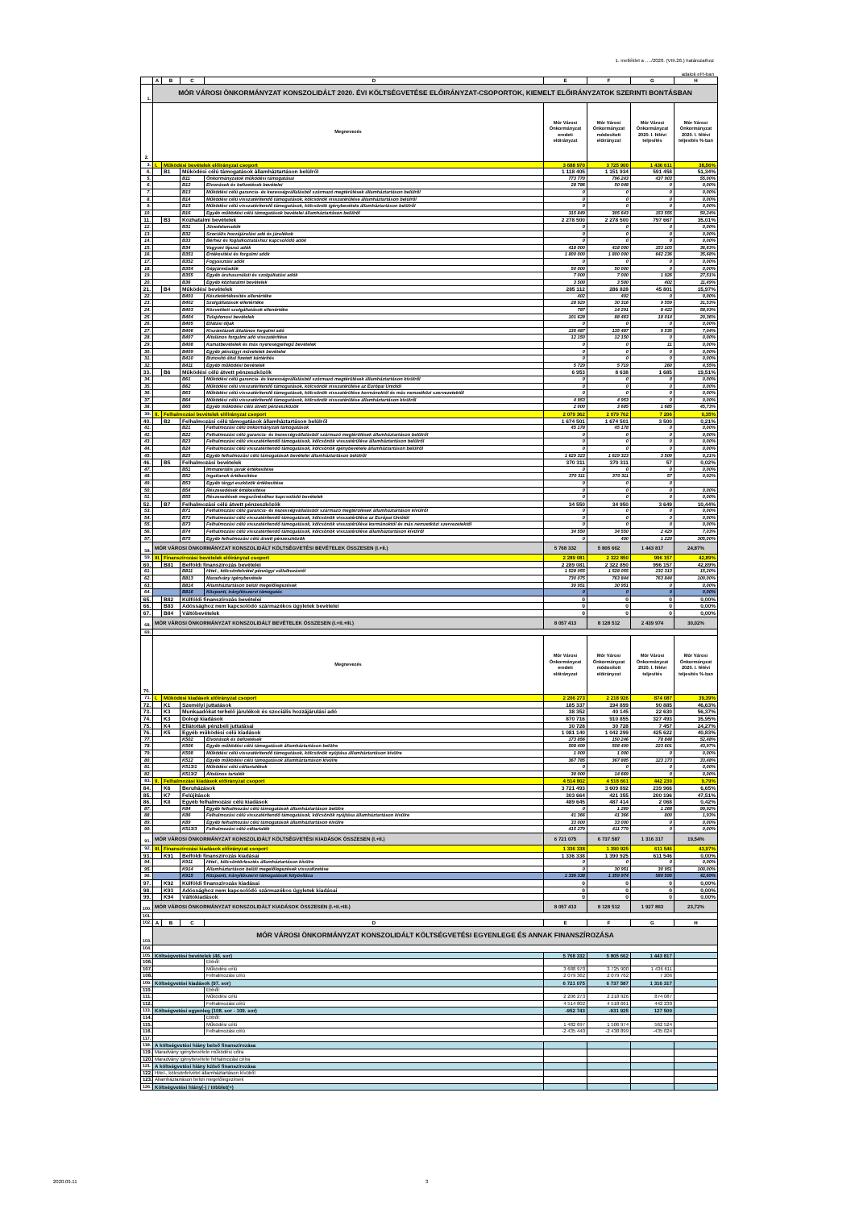1. melléklet a …./2020. (VIII.26.) határozathoz
adatok eFt-ban
| | A | B | C | D | E | F | G | H |
| --- | --- | --- | --- | --- | --- | --- | --- | --- |
| 1. | MÓR VÁROSI ÖNKORMÁNYZAT KONSZOLIDÁLT 2020. ÉVI KÖLTSÉGVETÉSE ELŐIRÁNYZAT-CSOPORTOK, KIEMELT ELŐIRÁNYZATOK SZERINTI BONTÁSBAN | | | | | | | |
| 2. | Megnevezés | | | | Mór Városi Önkormányzat eredeti előirányzat | Mór Városi Önkormányzat módosított előirányzat | Mór Városi Önkormányzat 2020. I. félévi teljesítés | Mór Városi Önkormányzat 2020. I. félévi teljesítés %-ban |
| 3. | I. | Működési bevételek előirányzat csoport | | | 3 688 970 | 3 725 900 | 1 436 611 | 38,56% |
| 4. | | B1 | Működési célú támogatások államháztartáson belülről | | 1 118 405 | 1 151 934 | 591 458 | 51,34% |
| 5. | | | B11 | Önkormányzatok működési támogatásai | 773 770 | 796 243 | 437 903 | 55,00% |
| 6. | | | B12 | Elvonások és befizetések bevételei | 28 786 | 50 048 | 0 | 0,00% |
| 7. | | | B13 | Működési célú garancia- és kezességvállalásból származó megtérülések államháztartáson belülről | 0 | 0 | 0 | 0,00% |
| 8. | | | B14 | Működési célú visszatérítendő támogatások, kölcsönök visszatérülése államháztartáson belülről | 0 | 0 | 0 | 0,00% |
| 9. | | | B15 | Működési célú visszatérítendő támogatások, kölcsönök igénybevétele államháztartáson belülről | 0 | 0 | 0 | 0,00% |
| 10. | | | B16 | Egyéb működési célú támogatások bevételei államháztartáson belülről | 315 849 | 305 643 | 153 555 | 50,24% |
| 11. | | B3 | Közhatalmi bevételek | | 2 278 500 | 2 278 500 | 797 667 | 35,01% |
| 12. | | | B31 | Jövedelemadók | 0 | 0 | 0 | 0,00% |
| 13. | | | B32 | Szociális hozzájárulási adó és járulékok | 0 | 0 | 0 | 0,00% |
| 14. | | | B33 | Bérhez és foglalkoztatáshoz kapcsolódó adók | 0 | 0 | 0 | 0,00% |
| 15. | | | B34 | Vagyoni típusú adók | 418 000 | 418 000 | 153 103 | 36,63% |
| 16. | | | B351 | Értékesítési és forgalmi adók | 1 800 000 | 1 800 000 | 642 236 | 35,68% |
| 17. | | | B352 | Fogyasztási adók | 0 | 0 | 0 | 0,00% |
| 18. | | | B354 | Gépjárműadók | 50 000 | 50 000 | 0 | 0,00% |
| 19. | | | B355 | Egyéb áruhasználati és szolgáltatási adók | 7 000 | 7 000 | 1 926 | 27,51% |
| 20. | | | B36 | Egyéb közhatalmi bevételek | 3 500 | 3 500 | 402 | 11,49% |
| 21. | | B4 | Működési bevételek | | 285 112 | 286 828 | 45 801 | 15,97% |
| 22. | | | B401 | Készletértékesítés ellenértéke | 402 | 402 | 0 | 0,00% |
| 23. | | | B402 | Szolgáltatások ellenértéke | 28 929 | 30 316 | 9 559 | 31,53% |
| 24. | | | B403 | Közvetített szolgáltatások ellenértéke | 787 | 14 291 | 8 422 | 58,93% |
| 25. | | | B404 | Tulajdonosi bevételek | 101 628 | 88 463 | 18 014 | 20,36% |
| 26. | | | B405 | Ellátási díjak | 0 | 0 | 0 | 0,00% |
| 27. | | | B406 | Kiszámlázott általános forgalmi adó | 135 487 | 135 487 | 9 535 | 7,04% |
| 28. | | | B407 | Általános forgalmi adó visszatérítése | 12 150 | 12 150 | 0 | 0,00% |
| 29. | | | B408 | Kamatbevételek és más nyereségjellegű bevételek | 0 | 0 | 11 | 0,00% |
| 30. | | | B409 | Egyéb pénzügyi műveletek bevételei | 0 | 0 | 0 | 0,00% |
| 31. | | | B410 | Biztosító által fizetett kártérítés | 0 | 0 | 0 | 0,00% |
| 32. | | | B411 | Egyéb működési bevételek | 5 729 | 5 719 | 260 | 4,55% |
| 33. | | B6 | Működési célú átvett pénzeszközök | | 6 953 | 8 638 | 1 685 | 19,51% |
| 34. | | | B61 | Működési célú garancia- és kezességvállalásból származó megtérülések államháztartáson kívülről | 0 | 0 | 0 | 0,00% |
| 35. | | | B62 | Működési célú visszatérítendő támogatások, kölcsönök visszatérülése az Európai Uniótól | 0 | 0 | 0 | 0,00% |
| 36. | | | B63 | Működési célú visszatérítendő támogatások, kölcsönök visszatérülése kormánoktól és más nemzetközi szervezetektől | 0 | 0 | 0 | 0,00% |
| 37. | | | B64 | Működési célú visszatérítendő támogatások, kölcsönök visszatérülése államháztartáson kívülről | 4 953 | 4 953 | 0 | 0,00% |
| 38. | | | B65 | Egyéb működési célú átvett pénzeszközök | 2 000 | 3 685 | 1 685 | 45,73% |
| 39. | II. | Felhalmozási bevételek előirányzat csoport | | | 2 079 362 | 2 079 762 | 7 206 | 0,35% |
| 40. | | B2 | Felhalmozási célú támogatások államháztartáson belülről | | 1 674 501 | 1 674 501 | 3 500 | 0,21% |
| 41. | | | B21 | Felhalmozási célú önkormányzati támogatások | 45 178 | 45 178 | 0 | 0,00% |
| 42. | | | B22 | Felhalmozási célú garancia- és kezességvállalásból származó megtérülések államháztartáson belülről | 0 | 0 | 0 | 0,00% |
| 43. | | | B23 | Felhalmozási célú visszatérítendő támogatások, kölcsönök visszatérülése államháztartáson belülről | 0 | 0 | 0 | 0,00% |
| 44. | | | B24 | Felhalmozási célú visszatérítendő támogatások, kölcsönök igénybevétele államháztartáson belülről | 0 | 0 | 0 | 0,00% |
| 45. | | | B25 | Egyéb felhalmozási célú támogatások bevételei államháztartáson belülről | 1 629 323 | 1 629 323 | 3 500 | 0,21% |
| 46. | | B5 | Felhalmozási bevételek | | 370 311 | 370 311 | 57 | 0,02% |
| 47. | | | B51 | Immateriális javak értékesítése | 0 | 0 | 0 | 0,00% |
| 48. | | | B52 | Ingatlanok értékesítése | 370 311 | 370 311 | 57 | 0,02% |
| 49. | | | B53 | Egyéb tárgyi eszközök értékesítése | 0 | 0 | 0 | |
| 50. | | | B54 | Részesedések értékesítése | 0 | 0 | 0 | 0,00% |
| 51. | | | B55 | Részesedések megszűnéséhez kapcsolódó bevételek | 0 | 0 | 0 | 0,00% |
| 52. | | B7 | Felhalmozási célú átvett pénzeszközök | | 34 550 | 34 950 | 3 649 | 10,44% |
| 53. | | | B71 | Felhalmozási célú garancia- és kezességvállalásból származó megtérülések államháztartáson kívülről | 0 | 0 | 0 | 0,00% |
| 54. | | | B72 | Felhalmozási célú visszatérítendő támogatások, kölcsönök visszatérülése az Európai Uniótól | 0 | 0 | 0 | 0,00% |
| 55. | | | B73 | Felhalmozási célú visszatérítendő támogatások, kölcsönök visszatérülése kormánoktól és más nemzetközi szervezetektől | 0 | 0 | 0 | 0,00% |
| 56. | | | B74 | Felhalmozási célú visszatérítendő támogatások, kölcsönök visszatérülése államháztartáson kívülről | 34 550 | 34 550 | 2 429 | 7,03% |
| 57. | | | B75 | Egyéb felhalmozási célú átvett pénzeszközök | 0 | 400 | 1 220 | 305,00% |
| 58. | MÓR VÁROSI ÖNKORMÁNYZAT KONSZOLIDÁLT KÖLTSÉGVETÉSI BEVÉTELEK ÖSSZESEN (I.+II.) | | | | 5 768 332 | 5 805 662 | 1 443 817 | 24,87% |
| 59. | III. | Finanszírozási bevételek előirányzat csoport | | | 2 289 081 | 2 322 850 | 996 157 | 42,89% |
| 60. | | B81 | Belföldi finanszírozás bevételei | | 2 289 081 | 2 322 850 | 996 157 | 42,89% |
| 61. | | | B811 | Hitel-, kölcsönfelvétel pénzügyi vállalkozástól | 1 528 055 | 1 528 055 | 232 313 | 15,20% |
| 62. | | | B813 | Maradvány igénybevétele | 730 075 | 763 844 | 763 844 | 100,00% |
| 63. | | | B814 | Államháztartáson belüli megelőlegezések | 30 951 | 30 951 | 0 | 0,00% |
| 64. | | | B816 | Központi, irányítószervi támogatás | 0 | 0 | 0 | 0,00% |
| 65. | | B82 | Külföldi finanszírozás bevételei | | 0 | 0 | 0 | 0,00% |
| 66. | | B83 | Adóssághoz nem kapcsolódó származékos ügyletek bevételei | | 0 | 0 | 0 | 0,00% |
| 67. | | B84 | Váltóbevételek | | 0 | 0 | 0 | 0,00% |
| 68. | MÓR VÁROSI ÖNKORMÁNYZAT KONSZOLIDÁLT BEVÉTELEK ÖSSZESEN (I.+II.+III.) | | | | 8 057 413 | 8 128 512 | 2 439 974 | 30,02% |
| 69. | | | | | | | | |
| 70. | Megnevezés | | | | Mór Városi Önkormányzat eredeti előirányzat | Mór Városi Önkormányzat módosított előirányzat | Mór Városi Önkormányzat 2020. I. félévi teljesítés | Mór Városi Önkormányzat 2020. I. félévi teljesítés %-ban |
| 71. | I. | Működési kiadások előirányzat csoport | | | 2 206 273 | 2 218 926 | 874 087 | 39,39% |
| 72. | | K1 | Személyi juttatások | | 185 337 | 194 899 | 90 885 | 46,63% |
| 73. | | K3 | Munkaadókat terhelő járulékok és szociális hozzájárulási adó | | 38 352 | 40 145 | 22 630 | 56,37% |
| 74. | | K3 | Dologi kiadások | | 870 716 | 910 855 | 327 493 | 35,95% |
| 75. | | K4 | Ellátottak pénzbeli juttatásai | | 30 728 | 30 728 | 7 457 | 24,27% |
| 76. | | K5 | Egyéb működési célú kiadások | | 1 081 140 | 1 042 299 | 425 622 | 40,83% |
| 77. | | | K502 | Elvonások és befizetések | 173 856 | 150 246 | 78 848 | 52,48% |
| 78. | | | K506 | Egyéb működési célú támogatások államháztartáson belülre | 508 499 | 508 499 | 223 601 | 43,97% |
| 79. | | | K508 | Működési célú visszatérítendő támogatások, kölcsönök nyújtása államháztartáson kívülre | 1 000 | 1 000 | 0 | 0,00% |
| 80. | | | K512 | Egyéb működési célú támogatások államháztartáson kívülre | 367 785 | 367 885 | 123 173 | 33,48% |
| 81. | | | K513/1 | Működési célú céltartalékok | 0 | 0 | 0 | 0,00% |
| 82. | | | K513/2 | Általános tartalék | 30 000 | 14 669 | 0 | 0,00% |
| 83. | II. | Felhalmozási kiadások előirányzat csoport | | | 4 514 802 | 4 518 661 | 442 230 | 9,79% |
| 84. | | K6 | Beruházások | | 3 721 493 | 3 609 892 | 239 966 | 6,65% |
| 85. | | K7 | Felújítások | | 303 664 | 421 355 | 200 196 | 47,51% |
| 86. | | K8 | Egyéb felhalmozási célú kiadások | | 489 645 | 487 414 | 2 068 | 0,42% |
| 87. | | | K84 | Egyéb felhalmozási célú támogatások államháztartáson belülre | 0 | 1 269 | 1 268 | 99,92% |
| 88. | | | K86 | Felhalmozási célú visszatérítendő támogatások, kölcsönök nyújtása államháztartáson kívülre | 41 366 | 41 366 | 800 | 1,93% |
| 89. | | | K89 | Egyéb felhalmozási célú támogatások államháztartáson kívülre | 33 000 | 33 000 | 0 | 0,00% |
| 90. | | | K513/3 | Felhalmozási célú céltartalék | 415 279 | 411 779 | 0 | 0,00% |
| 91. | MÓR VÁROSI ÖNKORMÁNYZAT KONSZOLIDÁLT KÖLTSÉGVETÉSI KIADÁSOK ÖSSZESEN (I.+II.) | | | | 6 721 075 | 6 737 587 | 1 316 317 | 19,54% |
| 92. | III. | Finanszírozási kiadások előirányzat csoport | | | 1 336 338 | 1 390 925 | 611 546 | 43,97% |
| 93. | | K91 | Belföldi finanszírozás kiadásai | | 1 336 338 | 1 390 925 | 611 546 | 0,00% |
| 94. | | | K911 | Hitel-, kölcsöntörlesztés államháztartáson kívülre | 0 | 0 | 0 | 0,00% |
| 95. | | | K914 | Államháztartáson belüli megelőlegezések visszafizetése | 0 | 30 951 | 30 951 | 100,00% |
| 96. | | | K915 | Központi, irányítószervi támogatások folyósítása | 1 336 338 | 1 359 974 | 580 595 | 42,69% |
| 97. | | K92 | Külföldi finanszírozás kiadásai | | 0 | 0 | 0 | 0,00% |
| 98. | | K93 | Adóssághoz nem kapcsolódó származékos ügyletek kiadásai | | 0 | 0 | 0 | 0,00% |
| 99. | | K94 | Váltókiadások | | 0 | 0 | 0 | 0,00% |
| 100. | MÓR VÁROSI ÖNKORMÁNYZAT KONSZOLIDÁLT KIADÁSOK ÖSSZESEN (I.+II.+III.) | | | | 8 057 413 | 8 128 512 | 1 927 863 | 23,72% |
| 101. | | | | | | | | |
| 102. | A | B | C | D | E | F | G | H |
| 103. | MÓR VÁROSI ÖNKORMÁNYZAT KONSZOLIDÁLT KÖLTSÉGVETÉSI EGYENLEGE ÉS ANNAK FINANSZÍROZÁSA | | | | | | | |
| 104. | | | | | | | | |
| 105. | Költségvetési bevételek (46. sor) | | | | 5 768 332 | 5 805 662 | 1 443 817 | |
| 106. | | | | Ebből: | | | | |
| 107. | | | | Működési célú | 3 688 970 | 3 725 900 | 1 436 611 | |
| 108. | | | | Felhalmozási célú | 2 079 362 | 2 079 762 | 7 206 | |
| 109. | Költségvetési kiadások (97. sor) | | | | 6 721 075 | 6 737 587 | 1 316 317 | |
| 110. | | | | Ebből: | | | | |
| 111. | | | | Működési célú | 2 206 273 | 2 218 926 | 874 087 | |
| 112. | | | | Felhalmozási célú | 4 514 802 | 4 518 661 | 442 230 | |
| 113. | Költségvetési egyenleg (108. sor - 109. sor) | | | | -952 743 | -931 925 | 127 500 | |
| 114. | | | | Ebből: | | | | |
| 115. | | | | Működési célú | 1 482 697 | 1 506 974 | 562 524 | |
| 116. | | | | Felhalmozási célú | -2 435 440 | -2 438 899 | -435 024 | |
| 117. | | | | | | | | |
| 118. | A költségvetési hiány belső finanszírozása | | | | | | | |
| 119. | Maradvány igénybevétele működési célra | | | | | | | |
| 120. | Maradvány igénybevétele felhalmozási célra | | | | | | | |
| 121. | A költségvetési hiány külső finanszírozása | | | | | | | |
| 122. | Hitel-, kölcsönfelvétel államháztartáson kívülről | | | | | | | |
| 123. | Államháztartáson belüli megelőlegezések | | | | | | | |
| 126. | Költségvetési hiány(-) / többlet(+) | | | | | | | |
2020.09.11 3